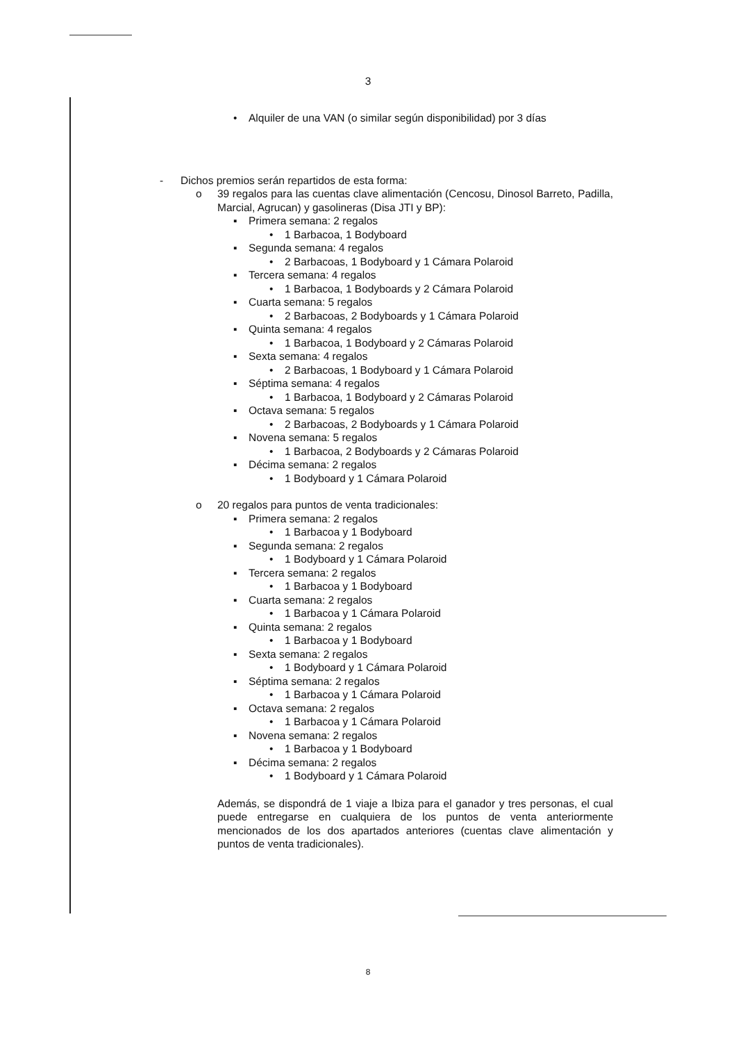3
• Alquiler de una VAN (o similar según disponibilidad) por 3 días
- Dichos premios serán repartidos de esta forma:
o 39 regalos para las cuentas clave alimentación (Cencosu, Dinosol Barreto, Padilla, Marcial, Agrucan) y gasolineras (Disa JTI y BP):
▪ Primera semana: 2 regalos
• 1 Barbacoa, 1 Bodyboard
▪ Segunda semana: 4 regalos
• 2 Barbacoas, 1 Bodyboard y 1 Cámara Polaroid
▪ Tercera semana: 4 regalos
• 1 Barbacoa, 1 Bodyboards y 2 Cámara Polaroid
▪ Cuarta semana: 5 regalos
• 2 Barbacoas, 2 Bodyboards y 1 Cámara Polaroid
▪ Quinta semana: 4 regalos
• 1 Barbacoa, 1 Bodyboard y 2 Cámaras Polaroid
▪ Sexta semana: 4 regalos
• 2 Barbacoas, 1 Bodyboard y 1 Cámara Polaroid
▪ Séptima semana: 4 regalos
• 1 Barbacoa, 1 Bodyboard y 2 Cámaras Polaroid
▪ Octava semana: 5 regalos
• 2 Barbacoas, 2 Bodyboards y 1 Cámara Polaroid
▪ Novena semana: 5 regalos
• 1 Barbacoa, 2 Bodyboards y 2 Cámaras Polaroid
▪ Décima semana: 2 regalos
• 1 Bodyboard y 1 Cámara Polaroid
o 20 regalos para puntos de venta tradicionales:
▪ Primera semana: 2 regalos
• 1 Barbacoa y 1 Bodyboard
▪ Segunda semana: 2 regalos
• 1 Bodyboard y 1 Cámara Polaroid
▪ Tercera semana: 2 regalos
• 1 Barbacoa y 1 Bodyboard
▪ Cuarta semana: 2 regalos
• 1 Barbacoa y 1 Cámara Polaroid
▪ Quinta semana: 2 regalos
• 1 Barbacoa y 1 Bodyboard
▪ Sexta semana: 2 regalos
• 1 Bodyboard y 1 Cámara Polaroid
▪ Séptima semana: 2 regalos
• 1 Barbacoa y 1 Cámara Polaroid
▪ Octava semana: 2 regalos
• 1 Barbacoa y 1 Cámara Polaroid
▪ Novena semana: 2 regalos
• 1 Barbacoa y 1 Bodyboard
▪ Décima semana: 2 regalos
• 1 Bodyboard y 1 Cámara Polaroid
Además, se dispondrá de 1 viaje a Ibiza para el ganador y tres personas, el cual puede entregarse en cualquiera de los puntos de venta anteriormente mencionados de los dos apartados anteriores (cuentas clave alimentación y puntos de venta tradicionales).
8